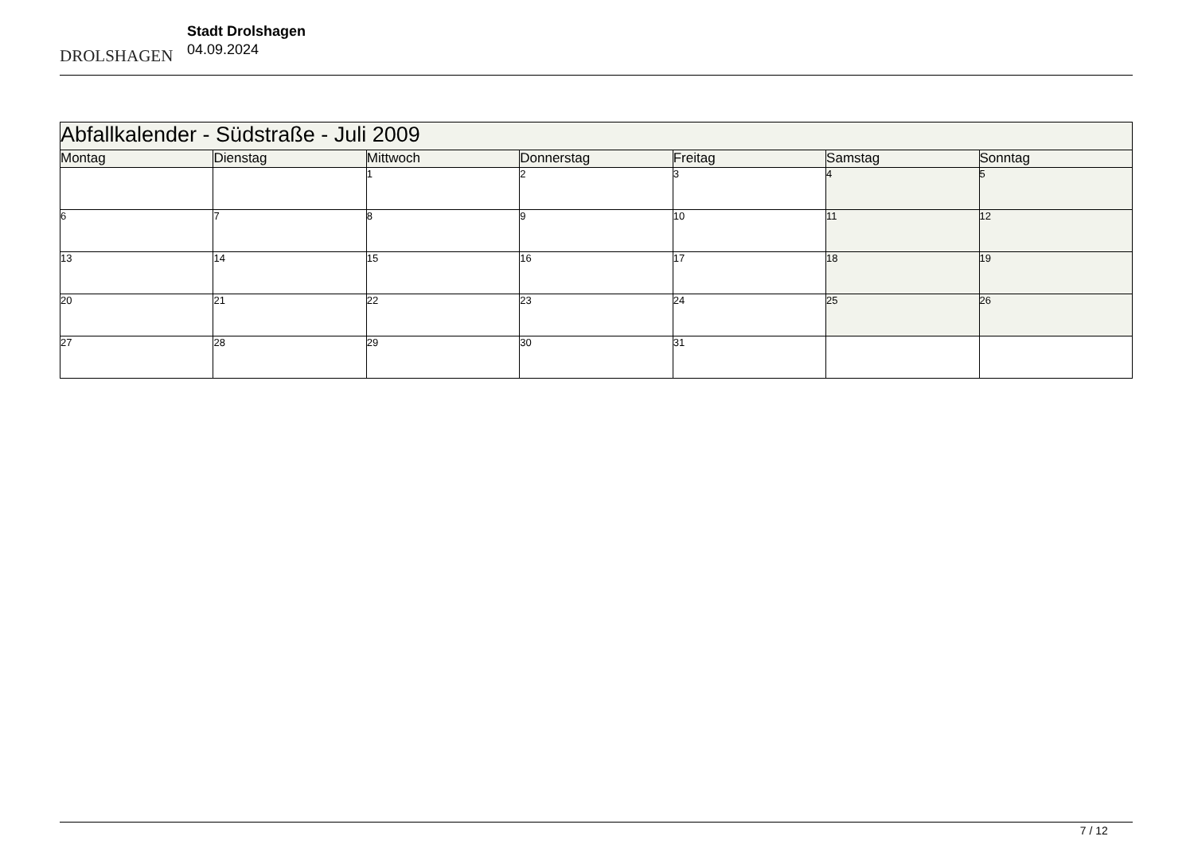DROLSHAGEN
Stadt Drolshagen
04.09.2024
| Abfallkalender - Südstraße - Juli 2009 | | | | | | |
| Montag | Dienstag | Mittwoch | Donnerstag | Freitag | Samstag | Sonntag |
| | | 1 | 2 | 3 | 4 | 5 |
| 6 | 7 | 8 | 9 | 10 | 11 | 12 |
| 13 | 14 | 15 | 16 | 17 | 18 | 19 |
| 20 | 21 | 22 | 23 | 24 | 25 | 26 |
| 27 | 28 | 29 | 30 | 31 | | |
7 / 12